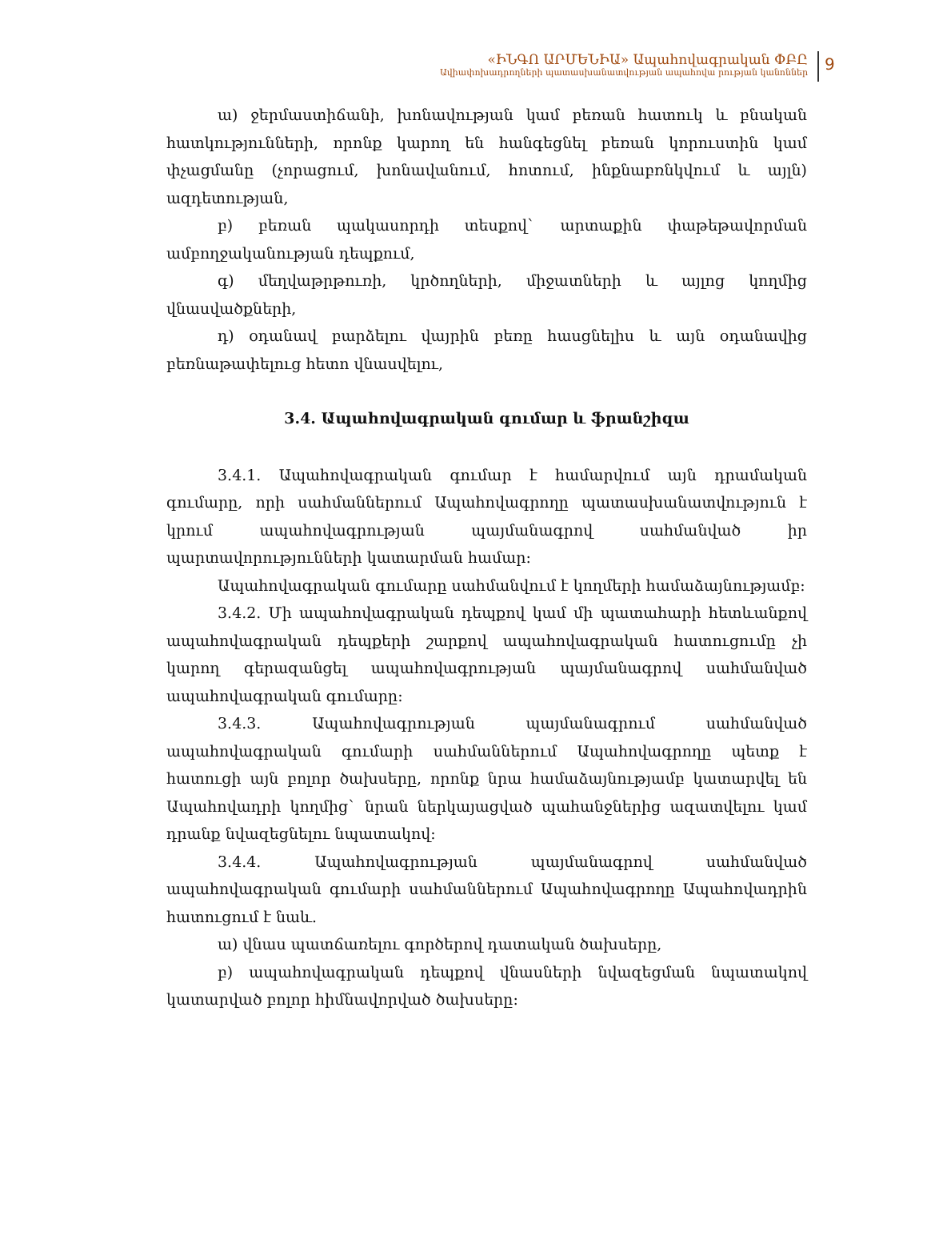«ԻՆԳՈ ԱՐՄԵՆԻԱ» Ապահովագրական ՓԲԸ
Ավիափոխադրողների պատասխանատվության ապահովա րության կանոններ
9
ա) ջերմաստիճանի, խոնավության կամ բեռան հատուկ և բնական հատկությունների, որոնք կարող են հանգեցնել բեռան կորուստին կամ փչացմանը (չորացում, խոնավանում, հոտում, ինքնաբռնկվում և այլն) ազդետության,
բ) բեռան պակասորդի տեսքով` արտաքին փաթեթավորման ամբողջականության դեպքում,
գ) մեղվաթրթուռի, կրծողների, միջատների և այլոց կողմից վնասվածքների,
դ) օդանավ բարձելու վայրին բեռը հասցնելիս և այն օդանավից բեռնաթափելուց հետո վնասվելու,
3.4. Ապահովագրական գումար և ֆրանշիզա
3.4.1. Ապահովագրական գումար է համարվում այն դրամական գումարը, որի սահմաններում Ապահովագրողը պատասխանատվություն է կրում ապահովագրության պայմանագրով սահմանված իր պարտավորությունների կատարման համար:
Ապահովագրական գումարը սահմանվում է կողմերի համաձայնությամբ:
3.4.2. Մի ապահովագրական դեպքով կամ մի պատահարի հետևանքով ապահովագրական դեպքերի շարքով ապահովագրական հատուցումը չի կարող գերազանցել ապահովագրության պայմանագրով սահմանված ապահովագրական գումարը:
3.4.3. Ապահովագրության պայմանագրում սահմանված ապահովագրական գումարի սահմաններում Ապահովագրողը պետք է հատուցի այն բոլոր ծախսերը, որոնք նրա համաձայնությամբ կատարվել են Ապահովադրի կողմից` նրան ներկայացված պահանջներից ազատվելու կամ դրանք նվազեցնելու նպատակով:
3.4.4. Ապահովագրության պայմանագրով սահմանված ապահովագրական գումարի սահմաններում Ապահովագրողը Ապահովադրին հատուցում է նաև.
ա) վնաս պատճառելու գործերով դատական ծախսերը,
բ) ապահովագրական դեպքով վնասների նվազեցման նպատակով կատարված բոլոր հիմնավորված ծախսերը: